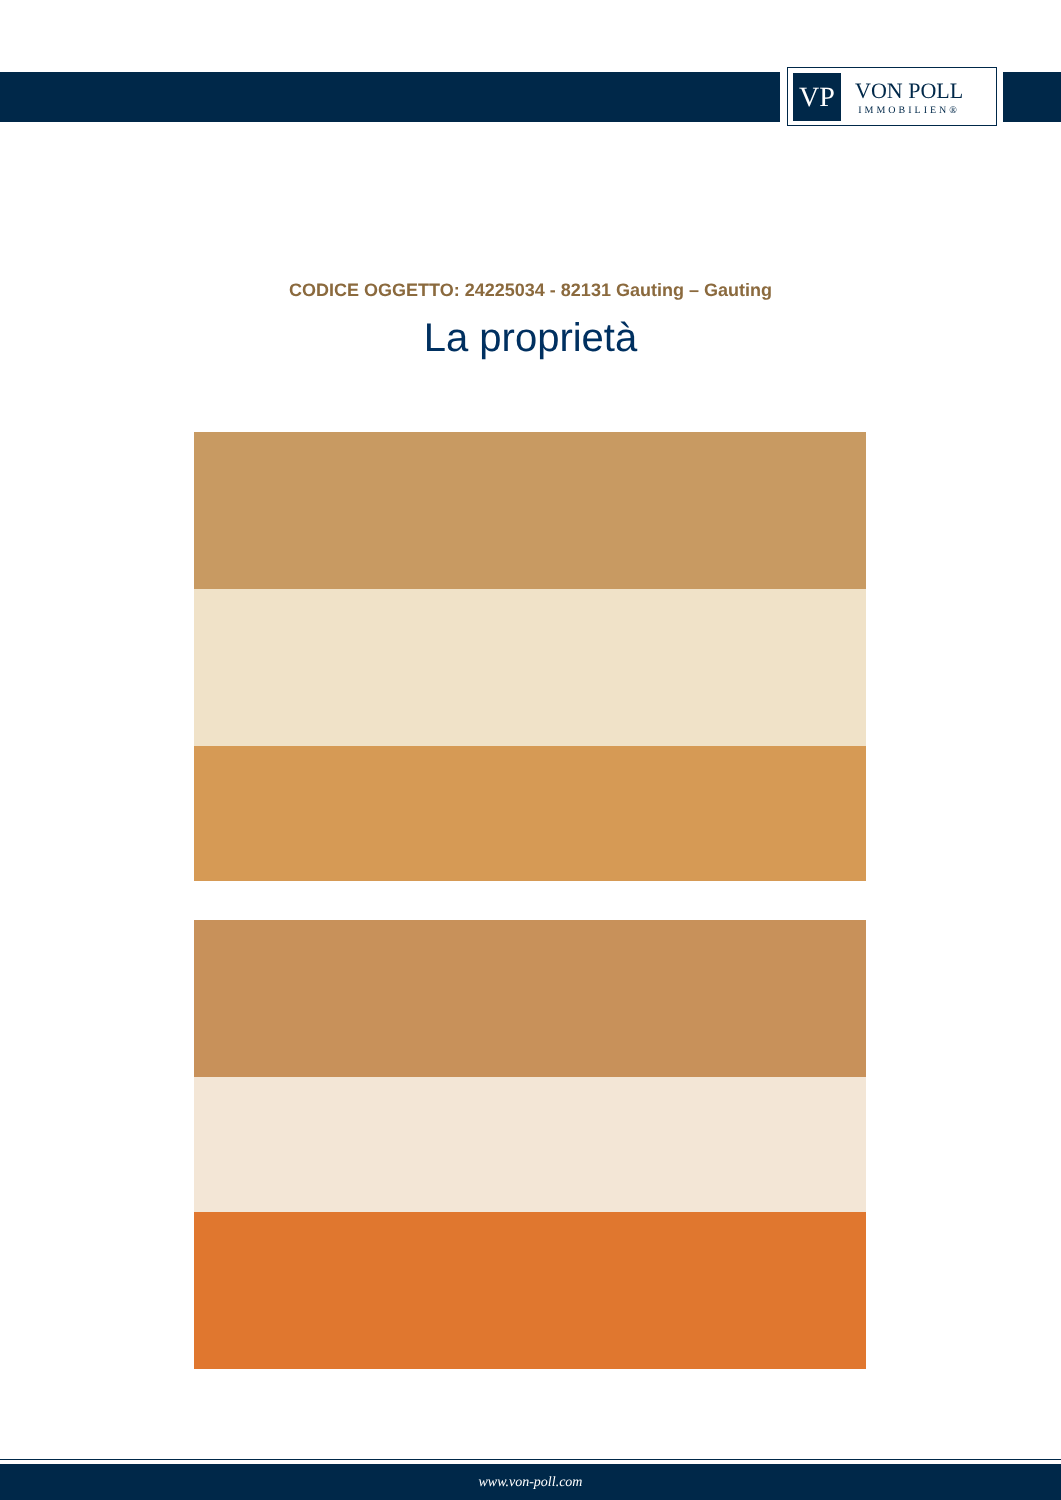VP
VON POLL
IMMOBILIEN®
CODICE OGGETTO: 24225034 - 82131 Gauting – Gauting
La proprietà
www.von-poll.com